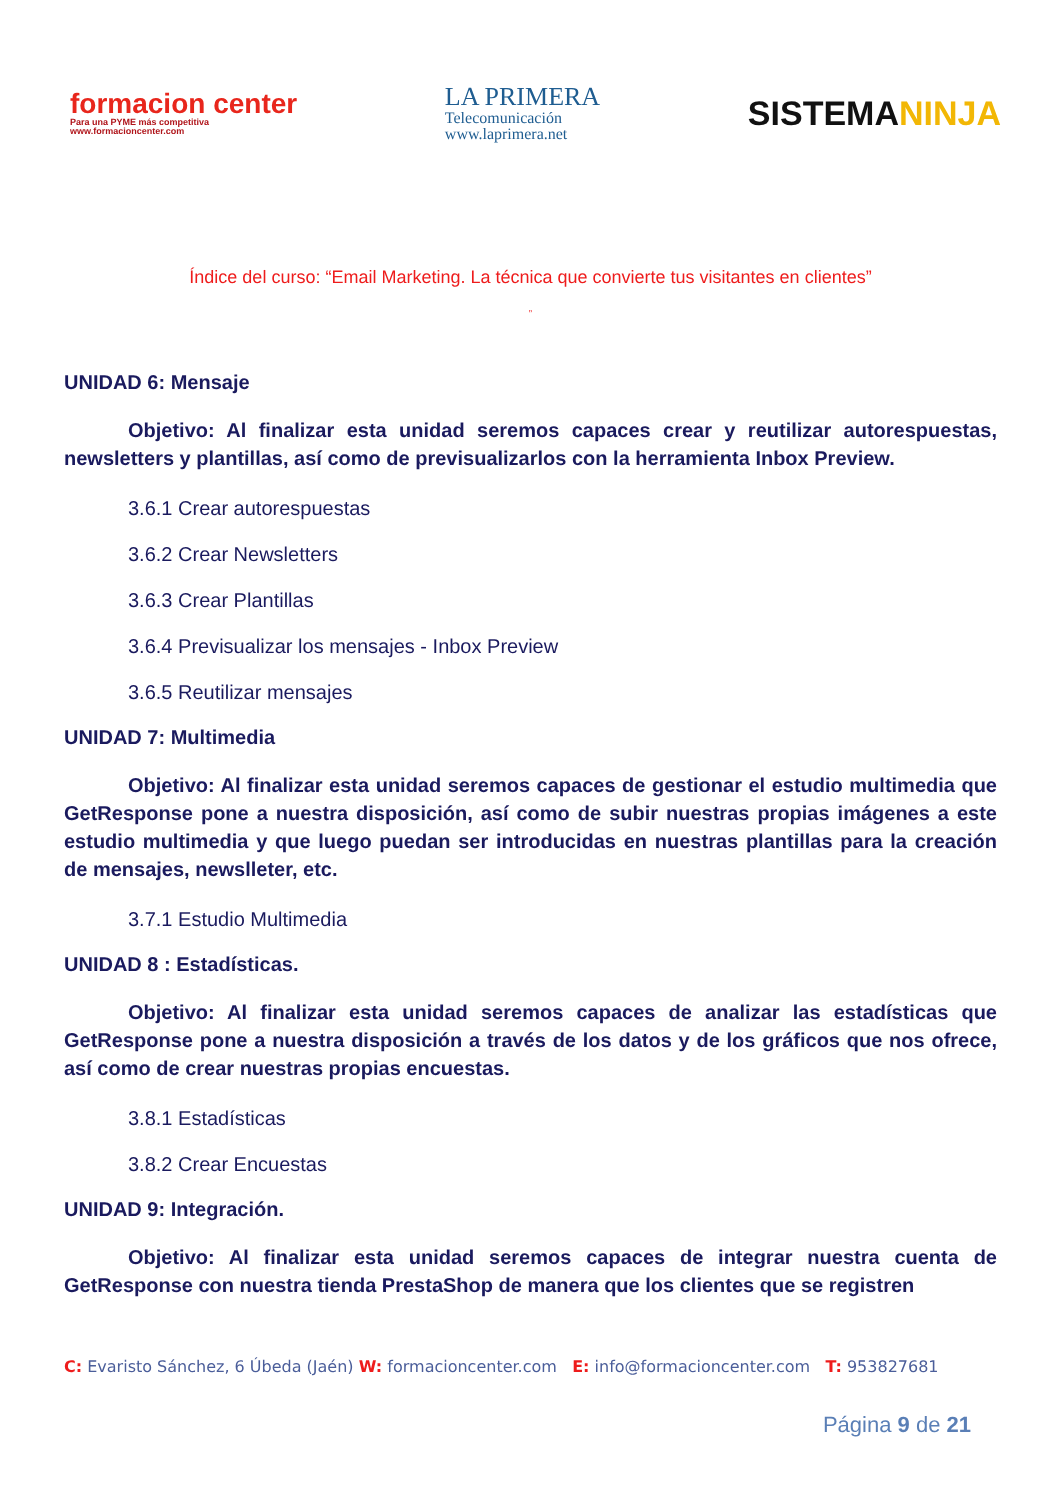formacion center
Para una PYME más competitiva
www.formacioncenter.com
LA PRIMERA
Telecomunicación
www.laprimera.net
SISTEMANINJA
Índice del curso: “Email Marketing. La técnica que convierte tus visitantes en clientes”
”
UNIDAD 6: Mensaje
Objetivo: Al finalizar esta unidad seremos capaces crear y reutilizar autorespuestas, newsletters y plantillas, así como de previsualizarlos con la herramienta Inbox Preview.
3.6.1 Crear autorespuestas
3.6.2 Crear Newsletters
3.6.3 Crear Plantillas
3.6.4 Previsualizar los mensajes - Inbox Preview
3.6.5 Reutilizar mensajes
UNIDAD 7: Multimedia
Objetivo: Al finalizar esta unidad seremos capaces de gestionar el estudio multimedia que GetResponse pone a nuestra disposición, así como de subir nuestras propias imágenes a este estudio multimedia y que luego puedan ser introducidas en nuestras plantillas para la creación de mensajes, newslleter, etc.
3.7.1 Estudio Multimedia
UNIDAD 8 : Estadísticas.
Objetivo: Al finalizar esta unidad seremos capaces de analizar las estadísticas que GetResponse pone a nuestra disposición a través de los datos y de los gráficos que nos ofrece, así como de crear nuestras propias encuestas.
3.8.1 Estadísticas
3.8.2 Crear Encuestas
UNIDAD 9: Integración.
Objetivo: Al finalizar esta unidad seremos capaces de integrar nuestra cuenta de GetResponse con nuestra tienda PrestaShop de manera que los clientes que se registren
C: Evaristo Sánchez, 6 Úbeda (Jaén) W: formacioncenter.com E: info@formacioncenter.com T: 953827681
Página 9 de 21